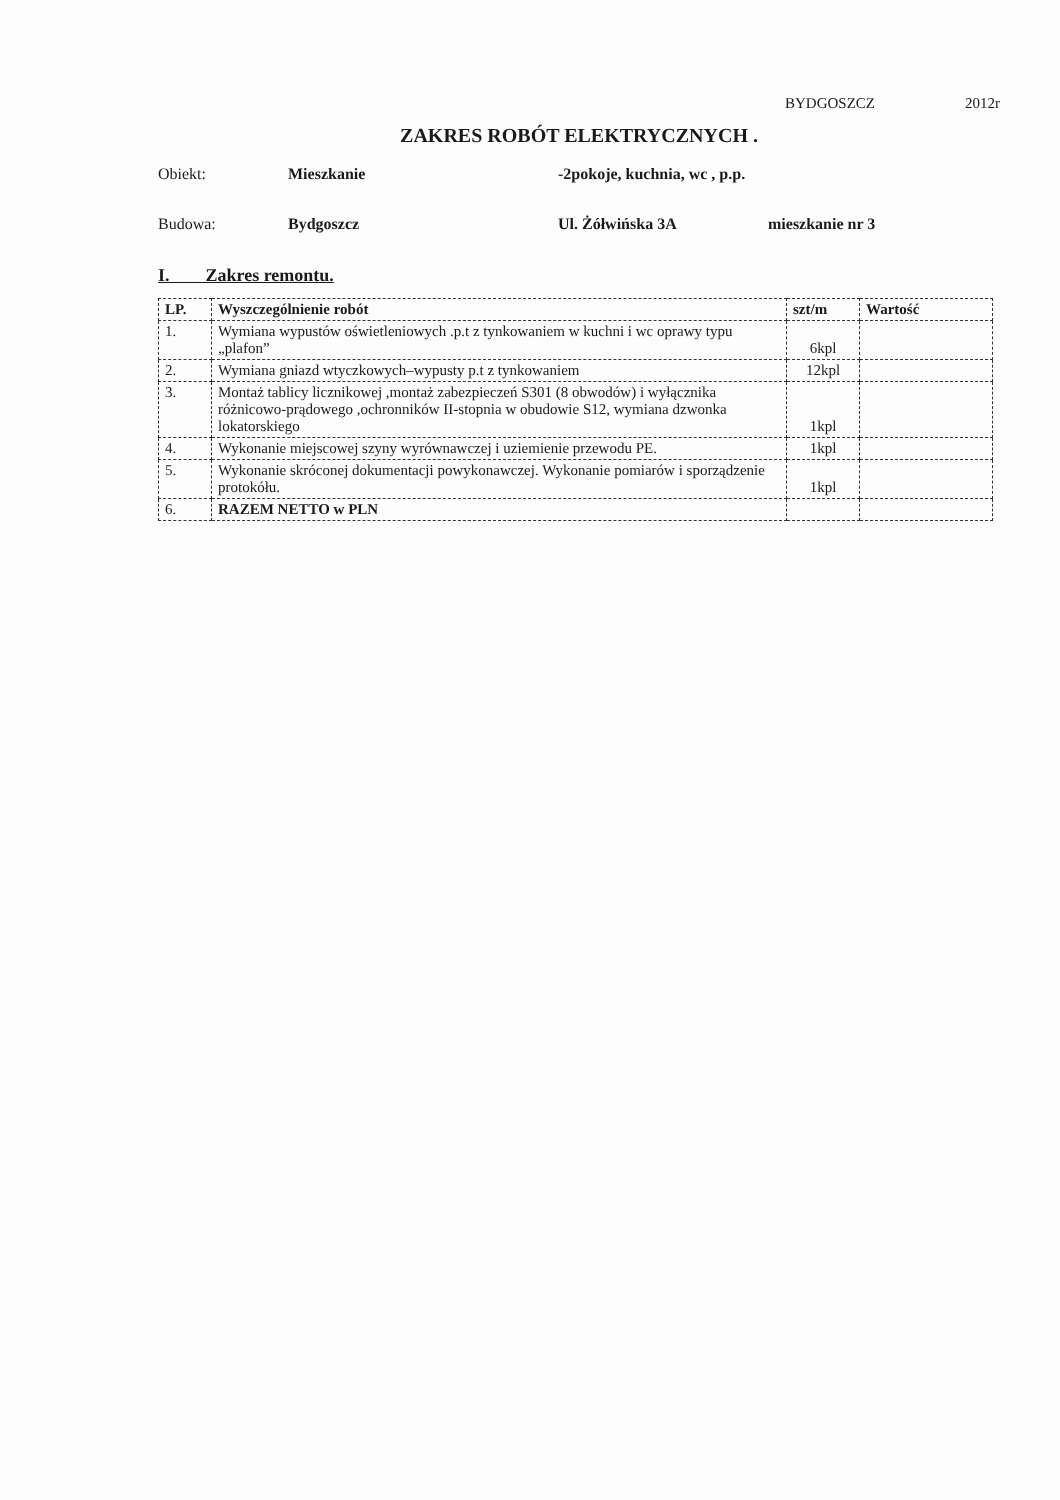BYDGOSZCZ 2012r
ZAKRES ROBÓT ELEKTRYCZNYCH .
Obiekt: Mieszkanie -2pokoje, kuchnia, wc , p.p.
Budowa: Bydgoszcz Ul. Żółwińska 3A mieszkanie nr 3
I. Zakres remontu.
| LP. | Wyszczególnienie robót | szt/m | Wartość |
| --- | --- | --- | --- |
| 1. | Wymiana wypustów oświetleniowych .p.t z tynkowaniem w kuchni i wc oprawy typu „plafon” | 6kpl | |
| 2. | Wymiana gniazd wtyczkowych–wypusty p.t z tynkowaniem | 12kpl | |
| 3. | Montaż tablicy licznikowej ,montaż zabezpieczeń S301 (8 obwodów) i wyłącznika różnicowo-prądowego ,ochronników II-stopnia w obudowie S12, wymiana dzwonka lokatorskiego | 1kpl | |
| 4. | Wykonanie miejscowej szyny wyrównawczej i uziemienie przewodu PE. | 1kpl | |
| 5. | Wykonanie skróconej dokumentacji powykonawczej. Wykonanie pomiarów i sporządzenie protokółu. | 1kpl | |
| 6. | RAZEM NETTO w PLN | | |